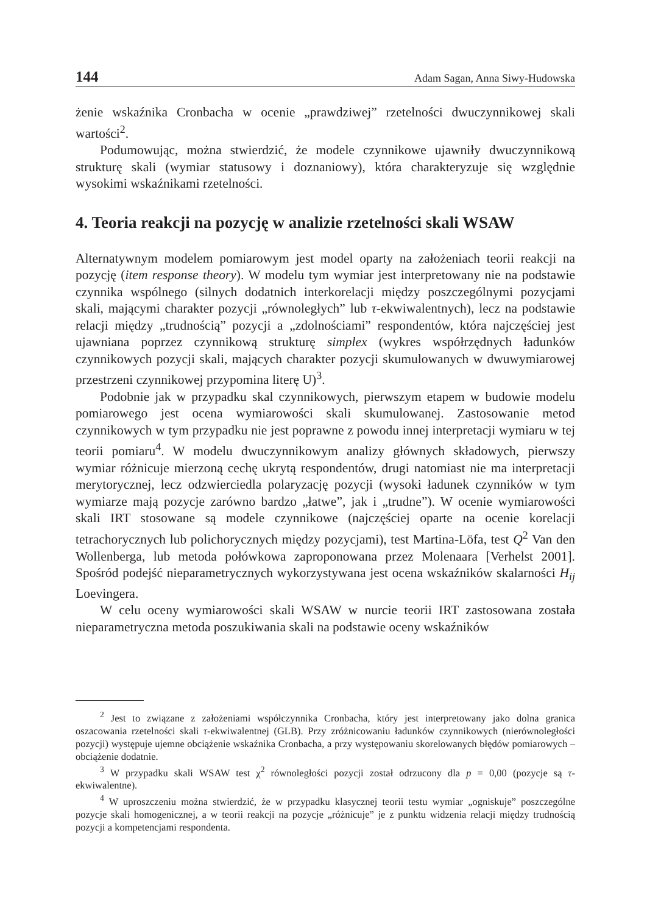144 Adam Sagan, Anna Siwy-Hudowska
żenie wskaźnika Cronbacha w ocenie „prawdziwej” rzetelności dwuczynnikowej skali wartości<sup>2</sup>.
Podumowując, można stwierdzić, że modele czynnikowe ujawniły dwuczynnikową strukturę skali (wymiar statusowy i doznaniowy), która charakteryzuje się względnie wysokimi wskaźnikami rzetelności.
4. Teoria reakcji na pozycję w analizie rzetelności skali WSAW
Alternatywnym modelem pomiarowym jest model oparty na założeniach teorii reakcji na pozycję (item response theory). W modelu tym wymiar jest interpretowany nie na podstawie czynnika wspólnego (silnych dodatnich interkorelacji między poszczególnymi pozycjami skali, mającymi charakter pozycji „równoległych” lub τ-ekwiwalentnych), lecz na podstawie relacji między „trudnością” pozycji a „zdolnościami” respondentów, która najczęściej jest ujawniana poprzez czynnikową strukturę simplex (wykres współrzędnych ładunków czynnikowych pozycji skali, mających charakter pozycji skumulowanych w dwuwymiarowej przestrzeni czynnikowej przypomina literę U)<sup>3</sup>.
Podobnie jak w przypadku skal czynnikowych, pierwszym etapem w budowie modelu pomiarowego jest ocena wymiarowości skali skumulowanej. Zastosowanie metod czynnikowych w tym przypadku nie jest poprawne z powodu innej interpretacji wymiaru w tej teorii pomiaru<sup>4</sup>. W modelu dwuczynnikowym analizy głównych składowych, pierwszy wymiar różnicuje mierzoną cechę ukrytą respondentów, drugi natomiast nie ma interpretacji merytorycznej, lecz odzwierciedla polaryzację pozycji (wysoki ładunek czynników w tym wymiarze mają pozycje zarówno bardzo „łatwe”, jak i „trudne”). W ocenie wymiarowości skali IRT stosowane są modele czynnikowe (najczęściej oparte na ocenie korelacji tetrachorycznych lub polichorycznych między pozycjami), test Martina-Löfa, test Q<sup>2</sup> Van den Wollenberga, lub metoda połówkowa zaproponowana przez Molenaara [Verhelst 2001]. Spośród podejść nieparametrycznych wykorzystywana jest ocena wskaźników skalarności H<sub>ij</sub> Loevingera.
W celu oceny wymiarowości skali WSAW w nurcie teorii IRT zastosowana została nieparametryczna metoda poszukiwania skali na podstawie oceny wskaźników
<sup>2</sup> Jest to związane z założeniami współczynnika Cronbacha, który jest interpretowany jako dolna granica oszacowania rzetelności skali τ-ekwiwalentnej (GLB). Przy zróżnicowaniu ładunków czynnikowych (nierównoległości pozycji) występuje ujemne obciążenie wskaźnika Cronbacha, a przy występowaniu skorelowanych błędów pomiarowych – obciążenie dodatnie.
<sup>3</sup> W przypadku skali WSAW test χ<sup>2</sup> równoległości pozycji został odrzucony dla p = 0,00 (pozycje są τ-ekwiwalentne).
<sup>4</sup> W uproszczeniu można stwierdzić, że w przypadku klasycznej teorii testu wymiar „ogniskuje” poszczególne pozycje skali homogenicznej, a w teorii reakcji na pozycje „różnicuje” je z punktu widzenia relacji między trudnością pozycji a kompetencjami respondenta.